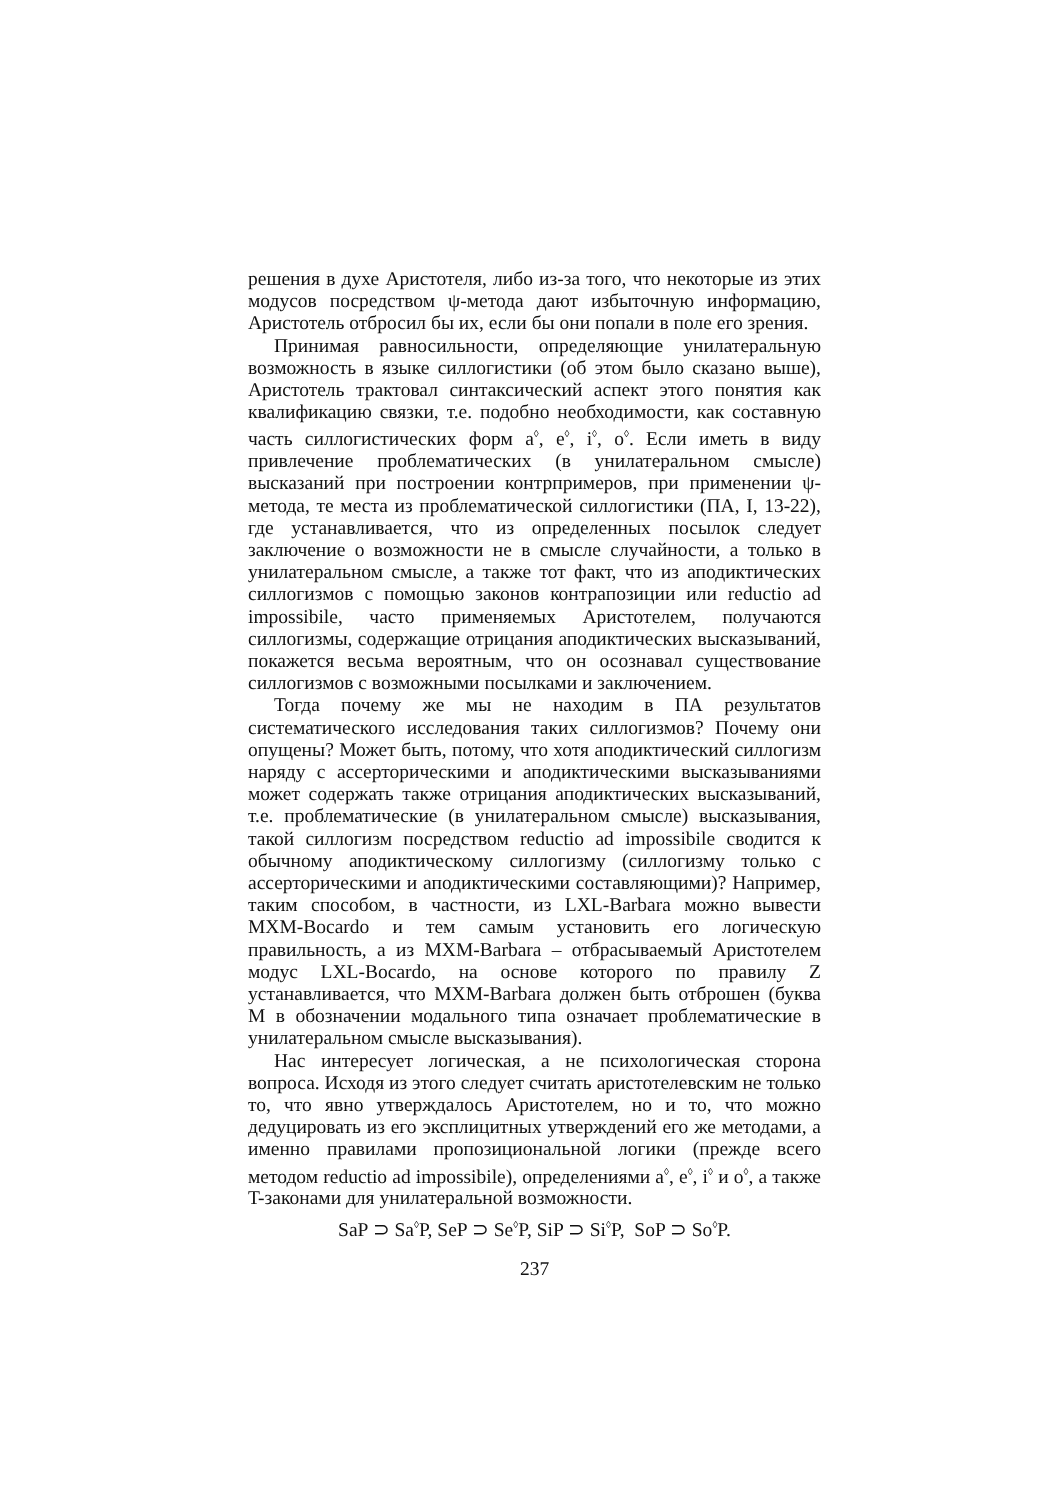решения в духе Аристотеля, либо из-за того, что некоторые из этих модусов посредством ψ-метода дают избыточную информацию, Аристотель отбросил бы их, если бы они попали в поле его зрения.
Принимая равносильности, определяющие унилатеральную возможность в языке силлогистики (об этом было сказано выше), Аристотель трактовал синтаксический аспект этого понятия как квалификацию связки, т.е. подобно необходимости, как составную часть силлогистических форм a<sup>◊</sup>, e<sup>◊</sup>, i<sup>◊</sup>, o<sup>◊</sup>. Если иметь в виду привлечение проблематических (в унилатеральном смысле) высказаний при построении контрпримеров, при применении ψ-метода, те места из проблематической силлогистики (ПА, I, 13-22), где устанавливается, что из определенных посылок следует заключение о возможности не в смысле случайности, а только в унилатеральном смысле, а также тот факт, что из аподиктических силлогизмов с помощью законов контрапозиции или reductio ad impossibile, часто применяемых Аристотелем, получаются силлогизмы, содержащие отрицания аподиктических высказываний, покажется весьма вероятным, что он осознавал существование силлогизмов с возможными посылками и заключением.
Тогда почему же мы не находим в ПА результатов систематического исследования таких силлогизмов? Почему они опущены? Может быть, потому, что хотя аподиктический силлогизм наряду с ассерторическими и аподиктическими высказываниями может содержать также отрицания аподиктических высказываний, т.е. проблематические (в унилатеральном смысле) высказывания, такой силлогизм посредством reductio ad impossibile сводится к обычному аподиктическому силлогизму (силлогизму только с ассерторическими и аподиктическими составляющими)? Например, таким способом, в частности, из LXL-Barbara можно вывести MXM-Bocardo и тем самым установить его логическую правильность, а из MXM-Barbara – отбрасываемый Аристотелем модус LXL-Bocardo, на основе которого по правилу Z устанавливается, что MXM-Barbara должен быть отброшен (буква M в обозначении модального типа означает проблематические в унилатеральном смысле высказывания).
Нас интересует логическая, а не психологическая сторона вопроса. Исходя из этого следует считать аристотелевским не только то, что явно утверждалось Аристотелем, но и то, что можно дедуцировать из его эксплицитных утверждений его же методами, а именно правилами пропозициональной логики (прежде всего методом reductio ad impossibile), определениями a<sup>◊</sup>, e<sup>◊</sup>, i<sup>◊</sup> и o<sup>◊</sup>, а также T-законами для унилатеральной возможности.
SaP ⊃ Sa<sup>◊</sup>P, SeP ⊃ Se<sup>◊</sup>P, SiP ⊃ Si<sup>◊</sup>P, SoP ⊃ So<sup>◊</sup>P.
237